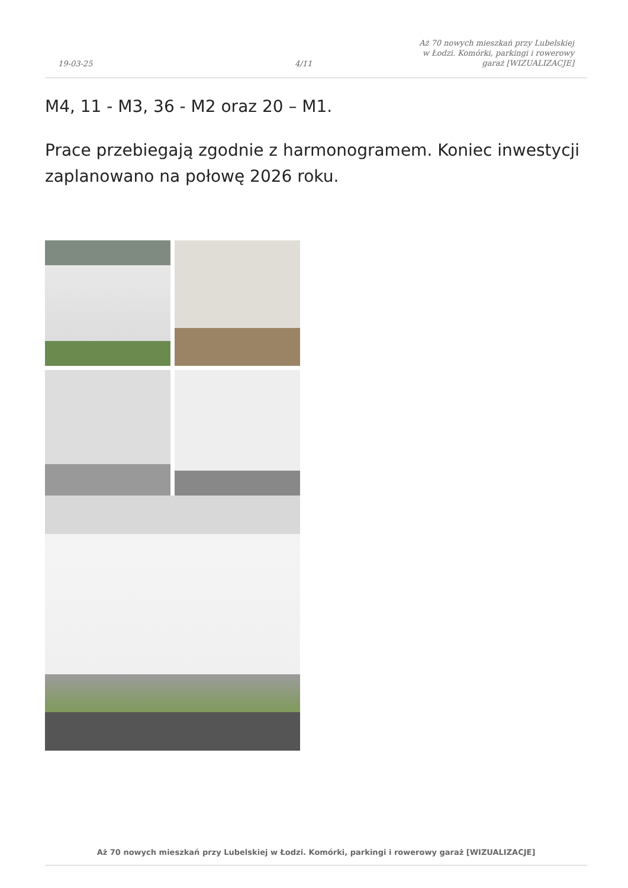19-03-25 4/11 Aż 70 nowych mieszkań przy Lubelskiej
w Łodzi. Komórki, parkingi i rowerowy
garaż [WIZUALIZACJE]
M4, 11 - M3, 36 - M2 oraz 20 – M1.
Prace przebiegają zgodnie z harmonogramem. Koniec inwestycji zaplanowano na połowę 2026 roku.
Aż 70 nowych mieszkań przy Lubelskiej w Łodzi. Komórki, parkingi i rowerowy garaż [WIZUALIZACJE]